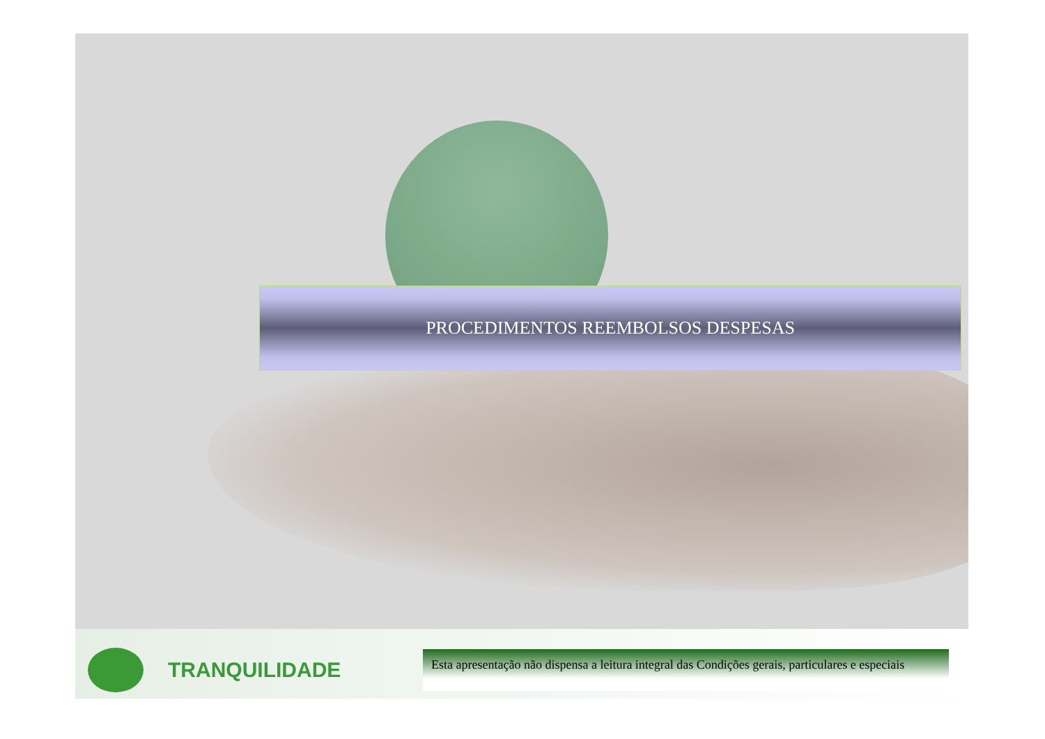PROCEDIMENTOS REEMBOLSOS DESPESAS
TRANQUILIDADE
Esta apresentação não dispensa a leitura integral das Condições gerais, particulares e especiais